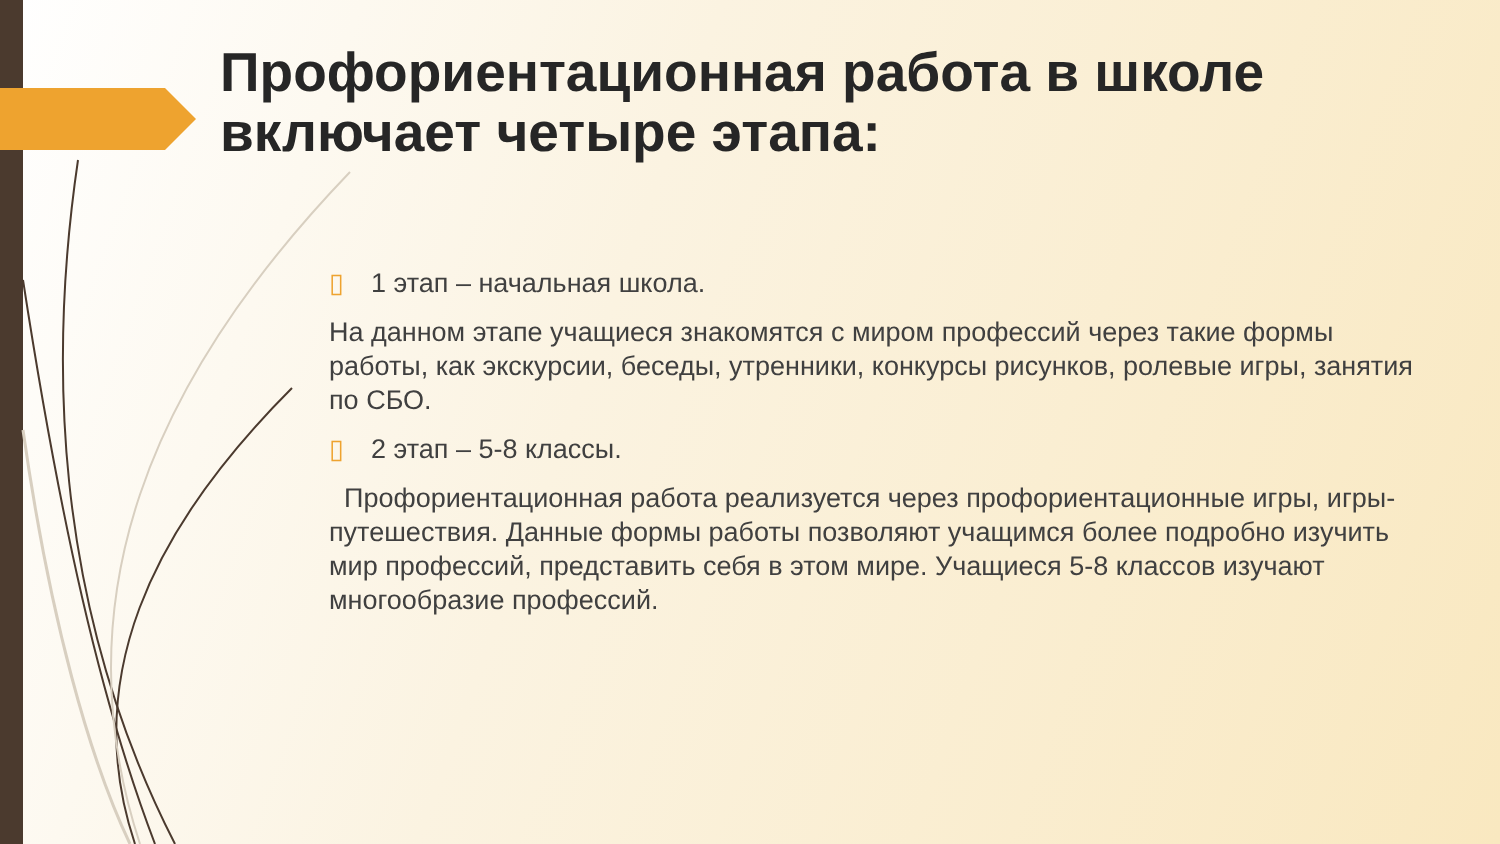Профориентационная работа в школе включает четыре этапа:
▯ 1 этап – начальная школа.
На данном этапе учащиеся знакомятся с миром профессий через такие формы работы, как экскурсии, беседы, утренники, конкурсы рисунков, ролевые игры, занятия по СБО.
▯ 2 этап – 5-8 классы.
Профориентационная работа реализуется через профориентационные игры, игры-путешествия. Данные формы работы позволяют учащимся более подробно изучить мир профессий, представить себя в этом мире. Учащиеся 5-8 классов изучают многообразие профессий.